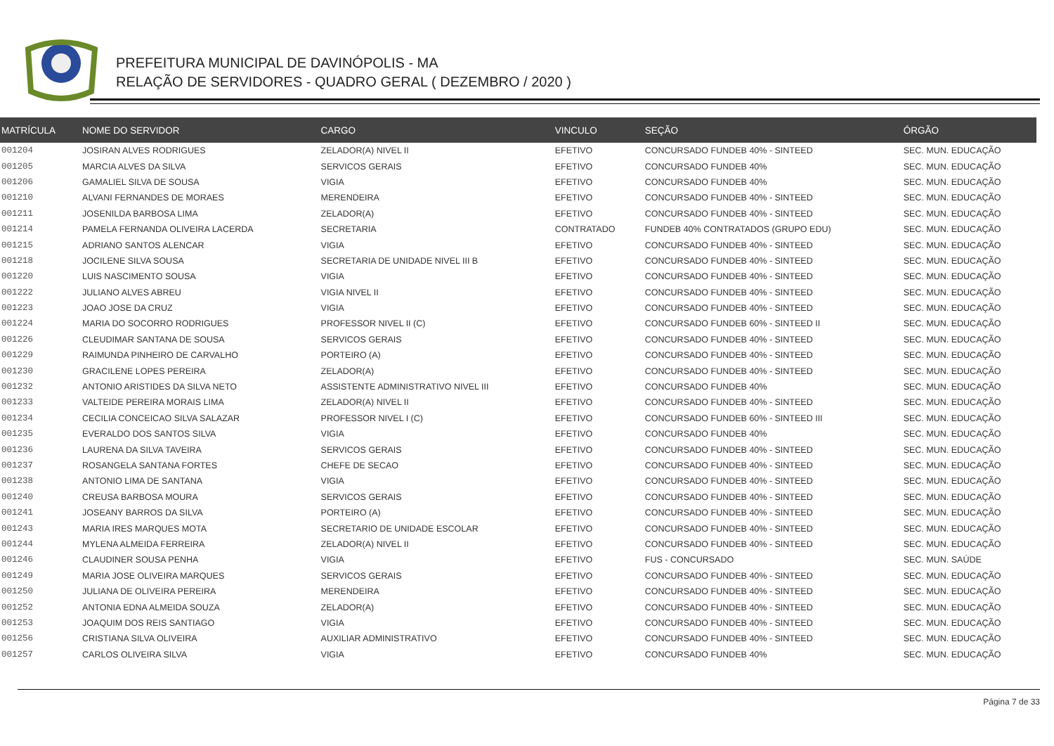PREFEITURA MUNICIPAL DE DAVINÓPOLIS - MA
RELAÇÃO DE SERVIDORES - QUADRO GERAL ( DEZEMBRO / 2020 )
| MATRÍCULA | NOME DO SERVIDOR | CARGO | VINCULO | SEÇÃO | ÓRGÃO |
| --- | --- | --- | --- | --- | --- |
| 001204 | JOSIRAN ALVES RODRIGUES | ZELADOR(A) NIVEL II | EFETIVO | CONCURSADO FUNDEB 40% - SINTEED | SEC. MUN. EDUCAÇÃO |
| 001205 | MARCIA ALVES DA SILVA | SERVICOS GERAIS | EFETIVO | CONCURSADO FUNDEB 40% | SEC. MUN. EDUCAÇÃO |
| 001206 | GAMALIEL SILVA DE SOUSA | VIGIA | EFETIVO | CONCURSADO FUNDEB 40% | SEC. MUN. EDUCAÇÃO |
| 001210 | ALVANI FERNANDES DE MORAES | MERENDEIRA | EFETIVO | CONCURSADO FUNDEB 40% - SINTEED | SEC. MUN. EDUCAÇÃO |
| 001211 | JOSENILDA BARBOSA LIMA | ZELADOR(A) | EFETIVO | CONCURSADO FUNDEB 40% - SINTEED | SEC. MUN. EDUCAÇÃO |
| 001214 | PAMELA FERNANDA OLIVEIRA LACERDA | SECRETARIA | CONTRATADO | FUNDEB 40% CONTRATADOS (GRUPO EDU) | SEC. MUN. EDUCAÇÃO |
| 001215 | ADRIANO SANTOS ALENCAR | VIGIA | EFETIVO | CONCURSADO FUNDEB 40% - SINTEED | SEC. MUN. EDUCAÇÃO |
| 001218 | JOCILENE SILVA SOUSA | SECRETARIA DE UNIDADE NIVEL III B | EFETIVO | CONCURSADO FUNDEB 40% - SINTEED | SEC. MUN. EDUCAÇÃO |
| 001220 | LUIS NASCIMENTO SOUSA | VIGIA | EFETIVO | CONCURSADO FUNDEB 40% - SINTEED | SEC. MUN. EDUCAÇÃO |
| 001222 | JULIANO ALVES ABREU | VIGIA NIVEL II | EFETIVO | CONCURSADO FUNDEB 40% - SINTEED | SEC. MUN. EDUCAÇÃO |
| 001223 | JOAO JOSE DA CRUZ | VIGIA | EFETIVO | CONCURSADO FUNDEB 40% - SINTEED | SEC. MUN. EDUCAÇÃO |
| 001224 | MARIA DO SOCORRO RODRIGUES | PROFESSOR NIVEL II (C) | EFETIVO | CONCURSADO FUNDEB 60% - SINTEED II | SEC. MUN. EDUCAÇÃO |
| 001226 | CLEUDIMAR SANTANA DE SOUSA | SERVICOS GERAIS | EFETIVO | CONCURSADO FUNDEB 40% - SINTEED | SEC. MUN. EDUCAÇÃO |
| 001229 | RAIMUNDA PINHEIRO DE CARVALHO | PORTEIRO (A) | EFETIVO | CONCURSADO FUNDEB 40% - SINTEED | SEC. MUN. EDUCAÇÃO |
| 001230 | GRACILENE LOPES PEREIRA | ZELADOR(A) | EFETIVO | CONCURSADO FUNDEB 40% - SINTEED | SEC. MUN. EDUCAÇÃO |
| 001232 | ANTONIO ARISTIDES DA SILVA NETO | ASSISTENTE ADMINISTRATIVO NIVEL III | EFETIVO | CONCURSADO FUNDEB 40% | SEC. MUN. EDUCAÇÃO |
| 001233 | VALTEIDE PEREIRA MORAIS LIMA | ZELADOR(A) NIVEL II | EFETIVO | CONCURSADO FUNDEB 40% - SINTEED | SEC. MUN. EDUCAÇÃO |
| 001234 | CECILIA CONCEICAO SILVA SALAZAR | PROFESSOR NIVEL I (C) | EFETIVO | CONCURSADO FUNDEB 60% - SINTEED III | SEC. MUN. EDUCAÇÃO |
| 001235 | EVERALDO DOS SANTOS SILVA | VIGIA | EFETIVO | CONCURSADO FUNDEB 40% | SEC. MUN. EDUCAÇÃO |
| 001236 | LAURENA DA SILVA TAVEIRA | SERVICOS GERAIS | EFETIVO | CONCURSADO FUNDEB 40% - SINTEED | SEC. MUN. EDUCAÇÃO |
| 001237 | ROSANGELA SANTANA FORTES | CHEFE DE SECAO | EFETIVO | CONCURSADO FUNDEB 40% - SINTEED | SEC. MUN. EDUCAÇÃO |
| 001238 | ANTONIO LIMA DE SANTANA | VIGIA | EFETIVO | CONCURSADO FUNDEB 40% - SINTEED | SEC. MUN. EDUCAÇÃO |
| 001240 | CREUSA BARBOSA MOURA | SERVICOS GERAIS | EFETIVO | CONCURSADO FUNDEB 40% - SINTEED | SEC. MUN. EDUCAÇÃO |
| 001241 | JOSEANY BARROS DA SILVA | PORTEIRO (A) | EFETIVO | CONCURSADO FUNDEB 40% - SINTEED | SEC. MUN. EDUCAÇÃO |
| 001243 | MARIA IRES MARQUES MOTA | SECRETARIO DE UNIDADE ESCOLAR | EFETIVO | CONCURSADO FUNDEB 40% - SINTEED | SEC. MUN. EDUCAÇÃO |
| 001244 | MYLENA ALMEIDA FERREIRA | ZELADOR(A) NIVEL II | EFETIVO | CONCURSADO FUNDEB 40% - SINTEED | SEC. MUN. EDUCAÇÃO |
| 001246 | CLAUDINER SOUSA PENHA | VIGIA | EFETIVO | FUS - CONCURSADO | SEC. MUN. SAÚDE |
| 001249 | MARIA JOSE OLIVEIRA MARQUES | SERVICOS GERAIS | EFETIVO | CONCURSADO FUNDEB 40% - SINTEED | SEC. MUN. EDUCAÇÃO |
| 001250 | JULIANA DE OLIVEIRA PEREIRA | MERENDEIRA | EFETIVO | CONCURSADO FUNDEB 40% - SINTEED | SEC. MUN. EDUCAÇÃO |
| 001252 | ANTONIA EDNA ALMEIDA SOUZA | ZELADOR(A) | EFETIVO | CONCURSADO FUNDEB 40% - SINTEED | SEC. MUN. EDUCAÇÃO |
| 001253 | JOAQUIM DOS REIS SANTIAGO | VIGIA | EFETIVO | CONCURSADO FUNDEB 40% - SINTEED | SEC. MUN. EDUCAÇÃO |
| 001256 | CRISTIANA SILVA OLIVEIRA | AUXILIAR ADMINISTRATIVO | EFETIVO | CONCURSADO FUNDEB 40% - SINTEED | SEC. MUN. EDUCAÇÃO |
| 001257 | CARLOS OLIVEIRA SILVA | VIGIA | EFETIVO | CONCURSADO FUNDEB 40% | SEC. MUN. EDUCAÇÃO |
Página 7 de 33